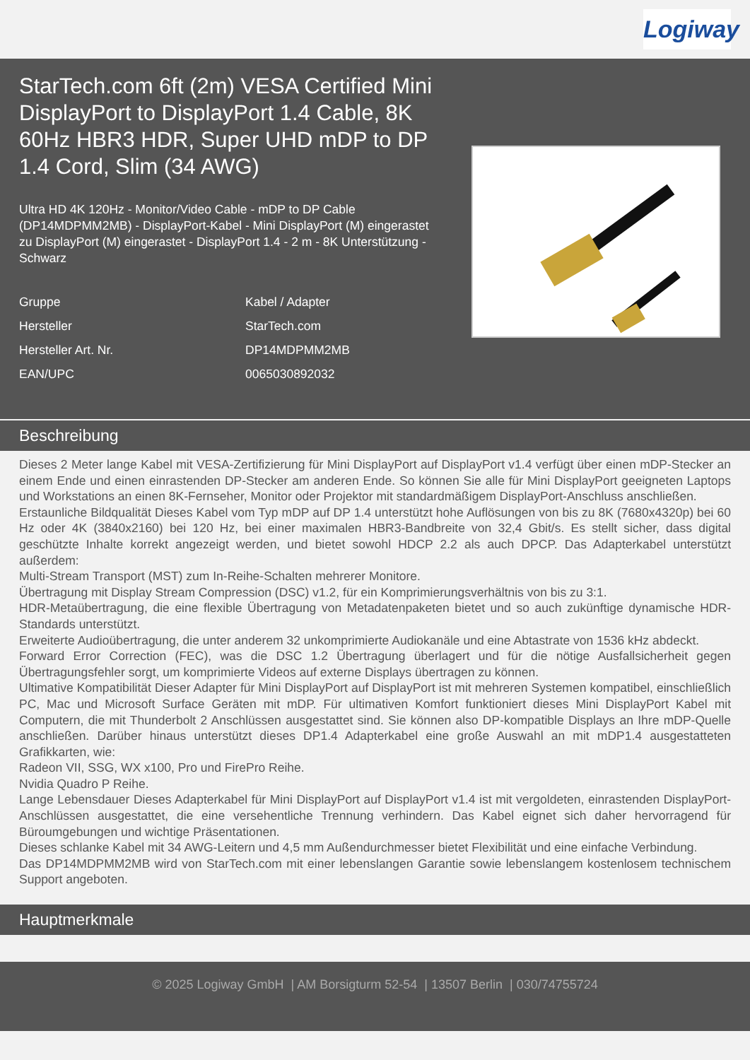Logiway
StarTech.com 6ft (2m) VESA Certified Mini DisplayPort to DisplayPort 1.4 Cable, 8K 60Hz HBR3 HDR, Super UHD mDP to DP 1.4 Cord, Slim (34 AWG)
Ultra HD 4K 120Hz - Monitor/Video Cable - mDP to DP Cable (DP14MDPMM2MB) - DisplayPort-Kabel - Mini DisplayPort (M) eingerastet zu DisplayPort (M) eingerastet - DisplayPort 1.4 - 2 m - 8K Unterstützung - Schwarz
| Gruppe | Kabel / Adapter |
| Hersteller | StarTech.com |
| Hersteller Art. Nr. | DP14MDPMM2MB |
| EAN/UPC | 0065030892032 |
Beschreibung
Dieses 2 Meter lange Kabel mit VESA-Zertifizierung für Mini DisplayPort auf DisplayPort v1.4 verfügt über einen mDP-Stecker an einem Ende und einen einrastenden DP-Stecker am anderen Ende. So können Sie alle für Mini DisplayPort geeigneten Laptops und Workstations an einen 8K-Fernseher, Monitor oder Projektor mit standardmäßigem DisplayPort-Anschluss anschließen.
Erstaunliche Bildqualität Dieses Kabel vom Typ mDP auf DP 1.4 unterstützt hohe Auflösungen von bis zu 8K (7680x4320p) bei 60 Hz oder 4K (3840x2160) bei 120 Hz, bei einer maximalen HBR3-Bandbreite von 32,4 Gbit/s. Es stellt sicher, dass digital geschützte Inhalte korrekt angezeigt werden, und bietet sowohl HDCP 2.2 als auch DPCP. Das Adapterkabel unterstützt außerdem:
Multi-Stream Transport (MST) zum In-Reihe-Schalten mehrerer Monitore.
Übertragung mit Display Stream Compression (DSC) v1.2, für ein Komprimierungsverhältnis von bis zu 3:1.
HDR-Metaübertragung, die eine flexible Übertragung von Metadatenpaketen bietet und so auch zukünftige dynamische HDR-Standards unterstützt.
Erweiterte Audioübertragung, die unter anderem 32 unkomprimierte Audiokanäle und eine Abtastrate von 1536 kHz abdeckt.
Forward Error Correction (FEC), was die DSC 1.2 Übertragung überlagert und für die nötige Ausfallsicherheit gegen Übertragungsfehler sorgt, um komprimierte Videos auf externe Displays übertragen zu können.
Ultimative Kompatibilität Dieser Adapter für Mini DisplayPort auf DisplayPort ist mit mehreren Systemen kompatibel, einschließlich PC, Mac und Microsoft Surface Geräten mit mDP. Für ultimativen Komfort funktioniert dieses Mini DisplayPort Kabel mit Computern, die mit Thunderbolt 2 Anschlüssen ausgestattet sind. Sie können also DP-kompatible Displays an Ihre mDP-Quelle anschließen. Darüber hinaus unterstützt dieses DP1.4 Adapterkabel eine große Auswahl an mit mDP1.4 ausgestatteten Grafikkarten, wie:
Radeon VII, SSG, WX x100, Pro und FirePro Reihe.
Nvidia Quadro P Reihe.
Lange Lebensdauer Dieses Adapterkabel für Mini DisplayPort auf DisplayPort v1.4 ist mit vergoldeten, einrastenden DisplayPort-Anschlüssen ausgestattet, die eine versehentliche Trennung verhindern. Das Kabel eignet sich daher hervorragend für Büroumgebungen und wichtige Präsentationen.
Dieses schlanke Kabel mit 34 AWG-Leitern und 4,5 mm Außendurchmesser bietet Flexibilität und eine einfache Verbindung.
Das DP14MDPMM2MB wird von StarTech.com mit einer lebenslangen Garantie sowie lebenslangem kostenlosem technischem Support angeboten.
Hauptmerkmale
© 2025 Logiway GmbH | AM Borsigturm 52-54 | 13507 Berlin | 030/74755724